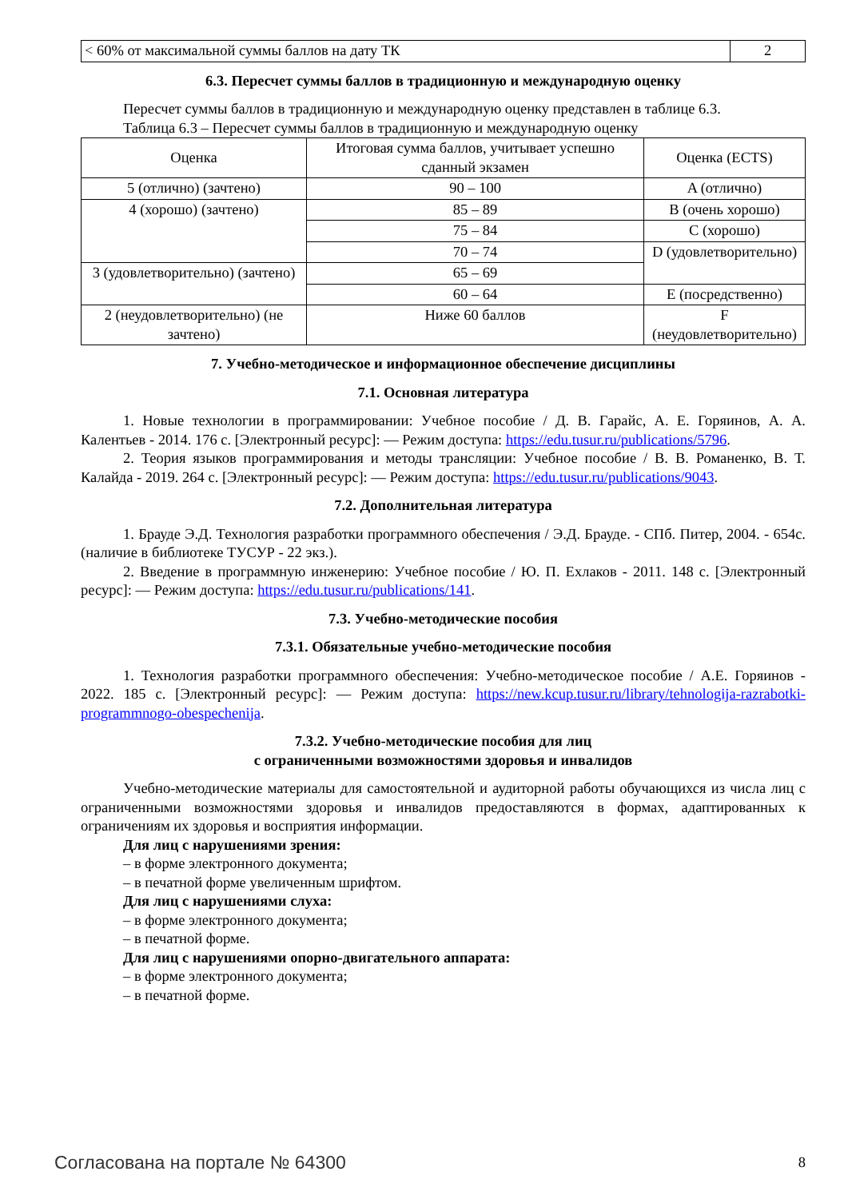| < 60% от максимальной суммы баллов на дату ТК | 2 |
6.3. Пересчет суммы баллов в традиционную и международную оценку
Пересчет суммы баллов в традиционную и международную оценку представлен в таблице 6.3.
Таблица 6.3 – Пересчет суммы баллов в традиционную и международную оценку
| Оценка | Итоговая сумма баллов, учитывает успешно сданный экзамен | Оценка (ECTS) |
| --- | --- | --- |
| 5 (отлично) (зачтено) | 90 – 100 | A (отлично) |
| 4 (хорошо) (зачтено) | 85 – 89 | B (очень хорошо) |
| | 75 – 84 | C (хорошо) |
| | 70 – 74 | D (удовлетворительно) |
| 3 (удовлетворительно) (зачтено) | 65 – 69 | |
| | 60 – 64 | E (посредственно) |
| 2 (неудовлетворительно) (не зачтено) | Ниже 60 баллов | F (неудовлетворительно) |
7. Учебно-методическое и информационное обеспечение дисциплины
7.1. Основная литература
1. Новые технологии в программировании: Учебное пособие / Д. В. Гарайс, А. Е. Горяинов, А. А. Калентьев - 2014. 176 с. [Электронный ресурс]: — Режим доступа: https://edu.tusur.ru/publications/5796.
2. Теория языков программирования и методы трансляции: Учебное пособие / В. В. Романенко, В. Т. Калайда - 2019. 264 с. [Электронный ресурс]: — Режим доступа: https://edu.tusur.ru/publications/9043.
7.2. Дополнительная литература
1. Брауде Э.Д. Технология разработки программного обеспечения / Э.Д. Брауде. - СПб. Питер, 2004. - 654с. (наличие в библиотеке ТУСУР - 22 экз.).
2. Введение в программную инженерию: Учебное пособие / Ю. П. Ехлаков - 2011. 148 с. [Электронный ресурс]: — Режим доступа: https://edu.tusur.ru/publications/141.
7.3. Учебно-методические пособия
7.3.1. Обязательные учебно-методические пособия
1. Технология разработки программного обеспечения: Учебно-методическое пособие / А.Е. Горяинов - 2022. 185 с. [Электронный ресурс]: — Режим доступа: https://new.kcup.tusur.ru/library/tehnologija-razrabotki-programmnogo-obespechenija.
7.3.2. Учебно-методические пособия для лиц
с ограниченными возможностями здоровья и инвалидов
Учебно-методические материалы для самостоятельной и аудиторной работы обучающихся из числа лиц с ограниченными возможностями здоровья и инвалидов предоставляются в формах, адаптированных к ограничениям их здоровья и восприятия информации.
Для лиц с нарушениями зрения:
– в форме электронного документа;
– в печатной форме увеличенным шрифтом.
Для лиц с нарушениями слуха:
– в форме электронного документа;
– в печатной форме.
Для лиц с нарушениями опорно-двигательного аппарата:
– в форме электронного документа;
– в печатной форме.
Согласована на портале № 64300 8